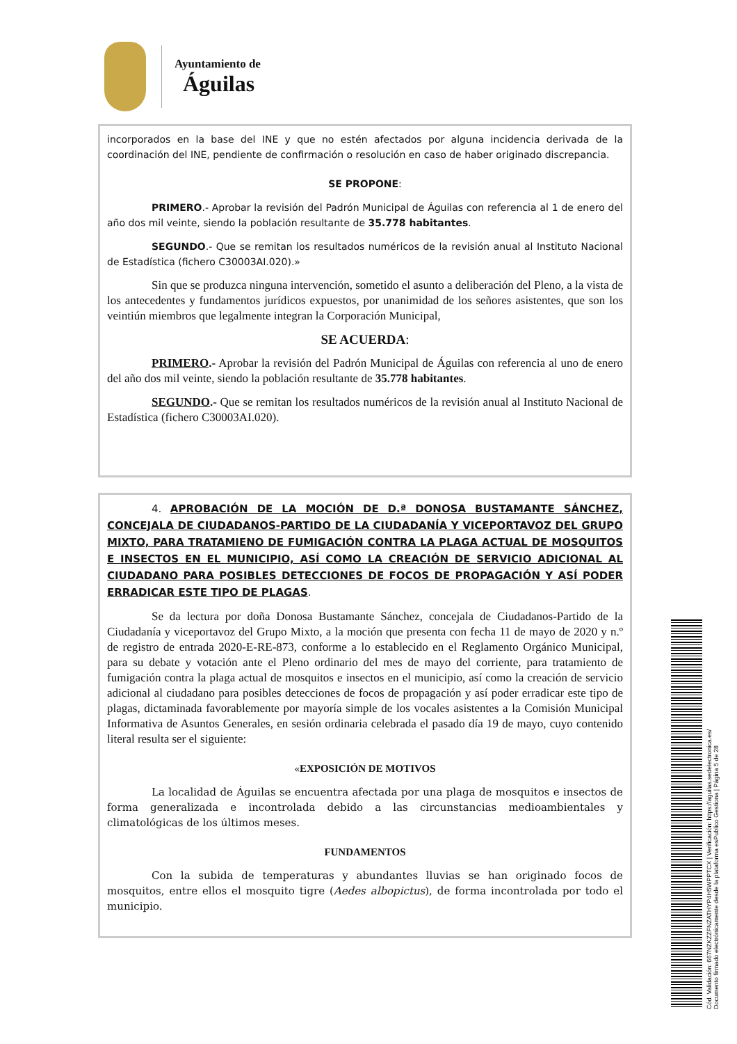Ayuntamiento de
Águilas
incorporados en la base del INE y que no estén afectados por alguna incidencia derivada de la coordinación del INE, pendiente de confirmación o resolución en caso de haber originado discrepancia.
SE PROPONE:
PRIMERO.- Aprobar la revisión del Padrón Municipal de Águilas con referencia al 1 de enero del año dos mil veinte, siendo la población resultante de 35.778 habitantes.
SEGUNDO.- Que se remitan los resultados numéricos de la revisión anual al Instituto Nacional de Estadística (fichero C30003AI.020).»
Sin que se produzca ninguna intervención, sometido el asunto a deliberación del Pleno, a la vista de los antecedentes y fundamentos jurídicos expuestos, por unanimidad de los señores asistentes, que son los veintiún miembros que legalmente integran la Corporación Municipal,
SE ACUERDA:
PRIMERO.- Aprobar la revisión del Padrón Municipal de Águilas con referencia al uno de enero del año dos mil veinte, siendo la población resultante de 35.778 habitantes.
SEGUNDO.- Que se remitan los resultados numéricos de la revisión anual al Instituto Nacional de Estadística (fichero C30003AI.020).
4. APROBACIÓN DE LA MOCIÓN DE D.ª DONOSA BUSTAMANTE SÁNCHEZ, CONCEJALA DE CIUDADANOS-PARTIDO DE LA CIUDADANÍA Y VICEPORTAVOZ DEL GRUPO MIXTO, PARA TRATAMIENO DE FUMIGACIÓN CONTRA LA PLAGA ACTUAL DE MOSQUITOS E INSECTOS EN EL MUNICIPIO, ASÍ COMO LA CREACIÓN DE SERVICIO ADICIONAL AL CIUDADANO PARA POSIBLES DETECCIONES DE FOCOS DE PROPAGACIÓN Y ASÍ PODER ERRADICAR ESTE TIPO DE PLAGAS.
Se da lectura por doña Donosa Bustamante Sánchez, concejala de Ciudadanos-Partido de la Ciudadanía y viceportavoz del Grupo Mixto, a la moción que presenta con fecha 11 de mayo de 2020 y n.º de registro de entrada 2020-E-RE-873, conforme a lo establecido en el Reglamento Orgánico Municipal, para su debate y votación ante el Pleno ordinario del mes de mayo del corriente, para tratamiento de fumigación contra la plaga actual de mosquitos e insectos en el municipio, así como la creación de servicio adicional al ciudadano para posibles detecciones de focos de propagación y así poder erradicar este tipo de plagas, dictaminada favorablemente por mayoría simple de los vocales asistentes a la Comisión Municipal Informativa de Asuntos Generales, en sesión ordinaria celebrada el pasado día 19 de mayo, cuyo contenido literal resulta ser el siguiente:
«EXPOSICIÓN DE MOTIVOS
La localidad de Águilas se encuentra afectada por una plaga de mosquitos e insectos de forma generalizada e incontrolada debido a las circunstancias medioambientales y climatológicas de los últimos meses.
FUNDAMENTOS
Con la subida de temperaturas y abundantes lluvias se han originado focos de mosquitos, entre ellos el mosquito tigre (Aedes albopictus), de forma incontrolada por todo el municipio.
Cód. Validación: 667NZKZZFNZATHYP4H5WPPTCX | Verificación: https://aguilas.sedelectronica.es/
Documento firmado electrónicamente desde la plataforma esPublico Gestiona | Página 5 de 28